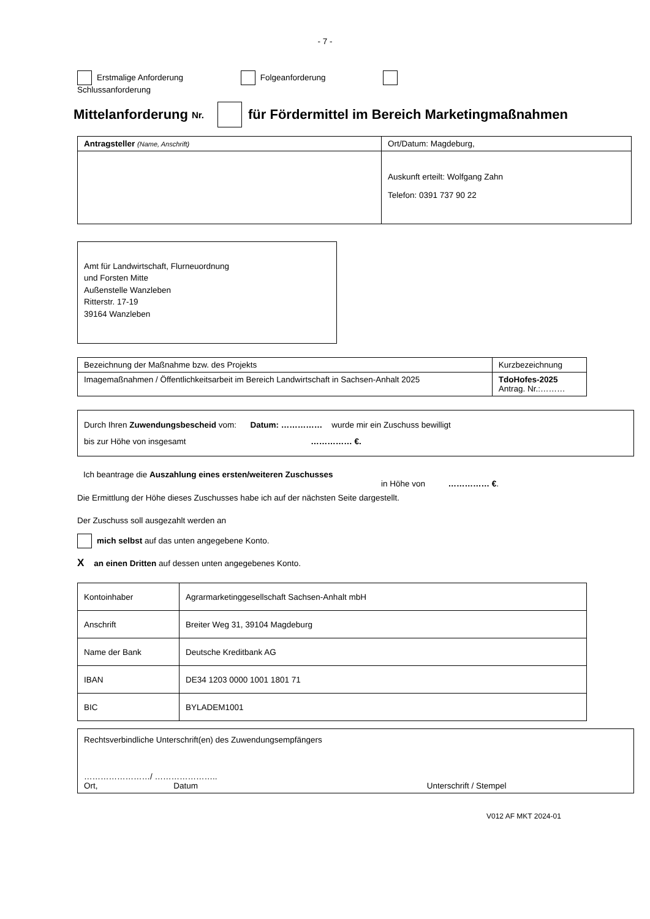- 7 -
Erstmalige Anforderung Folgeanforderung
Schlussanforderung
Mittelanforderung Nr. für Fördermittel im Bereich Marketingmaßnahmen
| Antragsteller (Name, Anschrift) | Ort/Datum: Magdeburg, |
| | Auskunft erteilt: Wolfgang Zahn Telefon: 0391 737 90 22 |
Amt für Landwirtschaft, Flurneuordnung
und Forsten Mitte
Außenstelle Wanzleben
Ritterstr. 17-19
39164 Wanzleben
| Bezeichnung der Maßnahme bzw. des Projekts | Kurzbezeichnung |
| Imagemaßnahmen / Öffentlichkeitsarbeit im Bereich Landwirtschaft in Sachsen-Anhalt 2025 | TdoHofes-2025 Antrag. Nr.:……… |
Durch Ihren Zuwendungsbescheid vom: Datum: …………… wurde mir ein Zuschuss bewilligt
bis zur Höhe von insgesamt …………… €.
Ich beantrage die Auszahlung eines ersten/weiteren Zuschusses
in Höhe von …………… €.
Die Ermittlung der Höhe dieses Zuschusses habe ich auf der nächsten Seite dargestellt.
Der Zuschuss soll ausgezahlt werden an
mich selbst auf das unten angegebene Konto.
Xan einen Dritten auf dessen unten angegebenes Konto.
| Kontoinhaber | Agrarmarketinggesellschaft Sachsen-Anhalt mbH |
| Anschrift | Breiter Weg 31, 39104 Magdeburg |
| Name der Bank | Deutsche Kreditbank AG |
| IBAN | DE34 1203 0000 1001 1801 71 |
| BIC | BYLADEM1001 |
Rechtsverbindliche Unterschrift(en) des Zuwendungsempfängers
……………………/ …………………..
Ort, Datum Unterschrift / Stempel
V012 AF MKT 2024-01